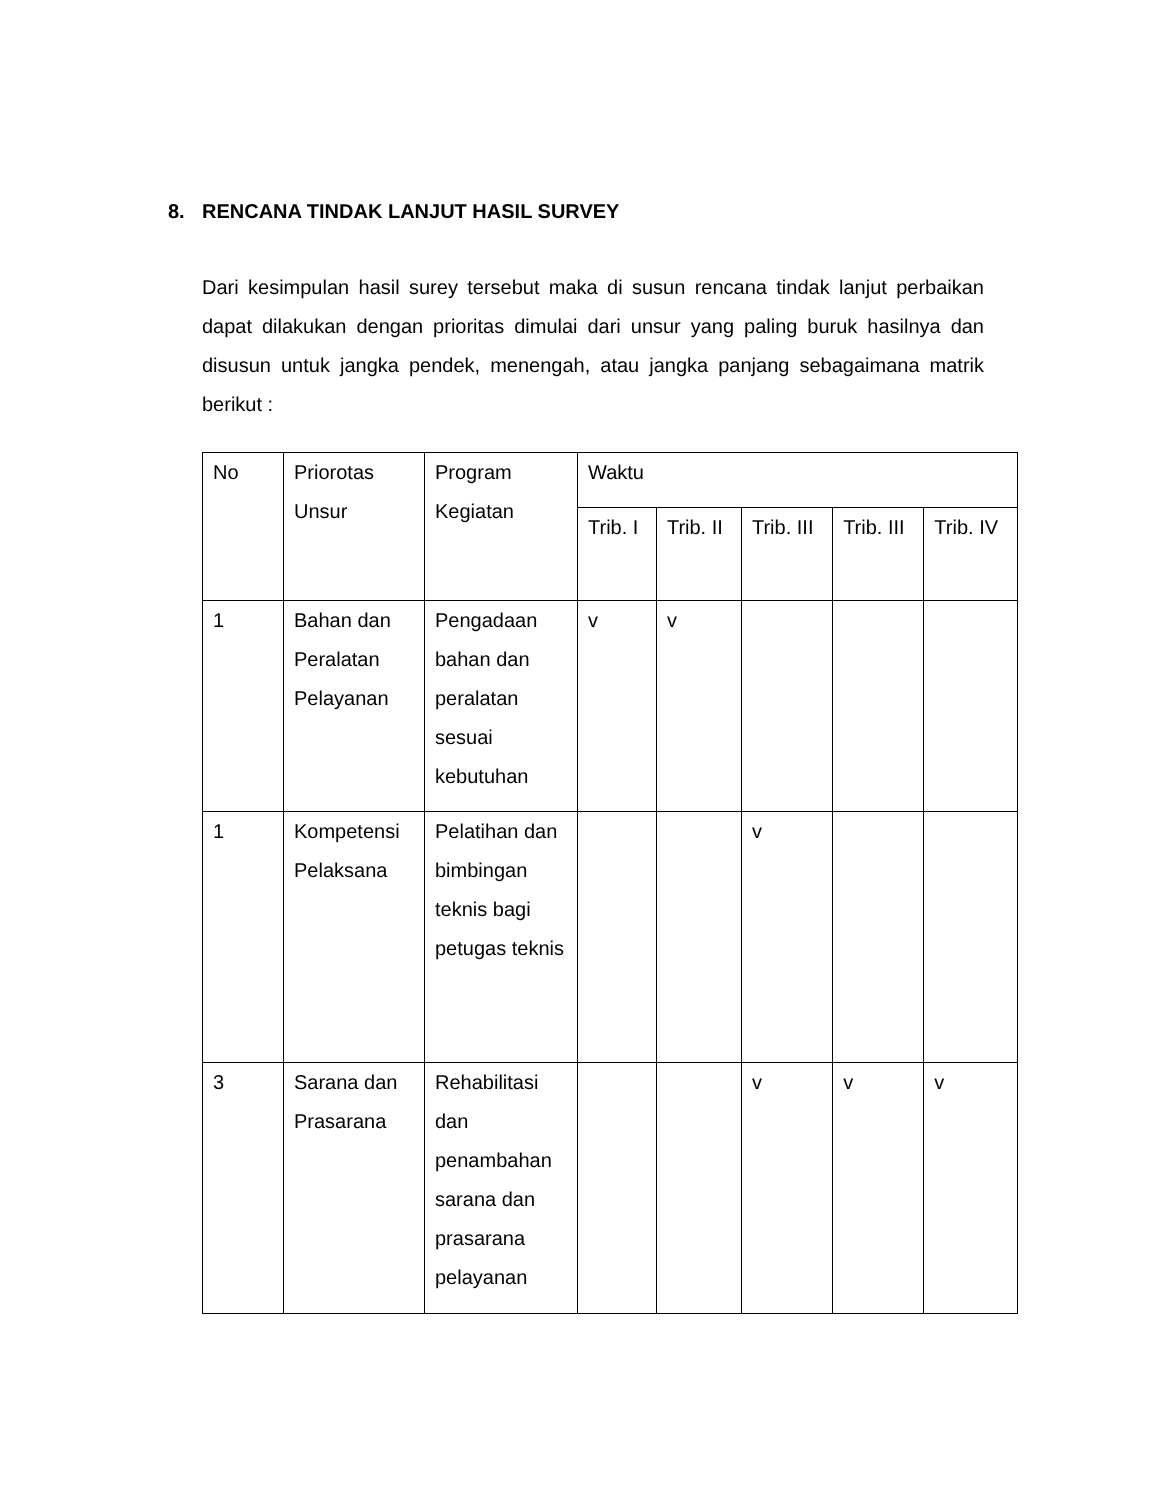8. RENCANA TINDAK LANJUT HASIL SURVEY
Dari kesimpulan hasil surey tersebut maka di susun rencana tindak lanjut perbaikan dapat dilakukan dengan prioritas dimulai dari unsur yang paling buruk hasilnya dan disusun untuk jangka pendek, menengah, atau jangka panjang sebagaimana matrik berikut :
| No | Priorotas Unsur | Program Kegiatan | Waktu | | | | |
| --- | --- | --- | --- | --- | --- | --- | --- |
| | | | Trib. I | Trib. II | Trib. III | Trib. III | Trib. IV |
| 1 | Bahan dan Peralatan Pelayanan | Pengadaan bahan dan peralatan sesuai kebutuhan | v | v | | | |
| 1 | Kompetensi Pelaksana | Pelatihan dan bimbingan teknis bagi petugas teknis | | | v | | |
| 3 | Sarana dan Prasarana | Rehabilitasi dan penambahan sarana dan prasarana pelayanan | | | v | v | v |